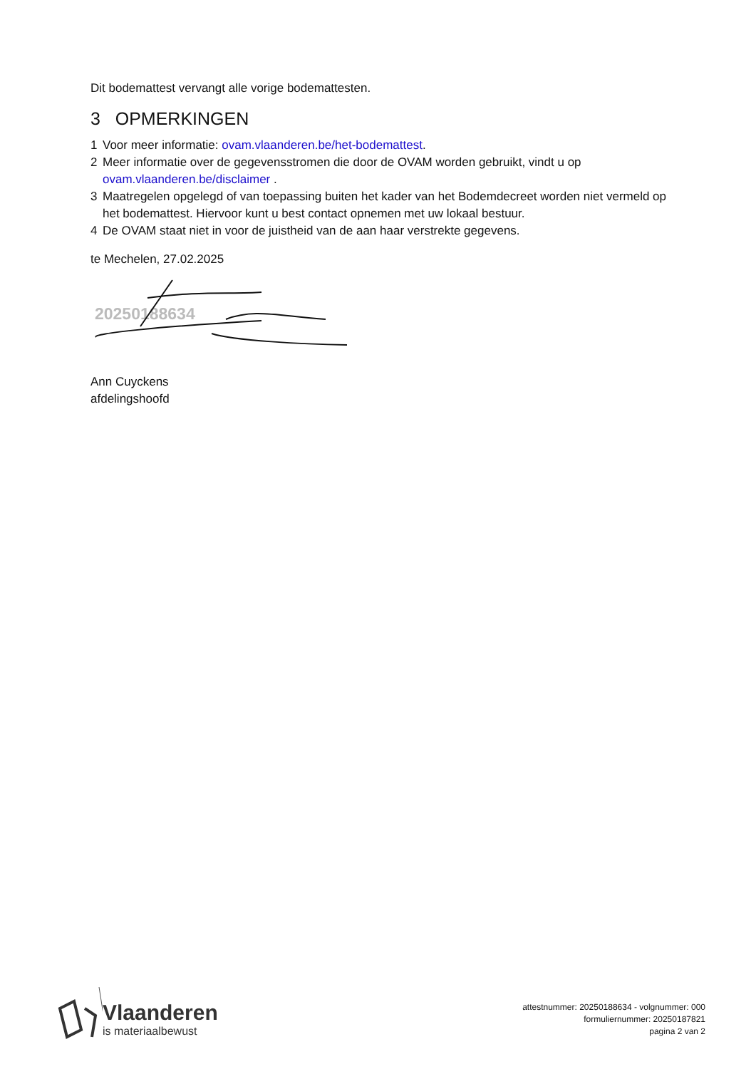Dit bodemattest vervangt alle vorige bodemattesten.
3 OPMERKINGEN
1 Voor meer informatie: ovam.vlaanderen.be/het-bodemattest.
2 Meer informatie over de gegevensstromen die door de OVAM worden gebruikt, vindt u op ovam.vlaanderen.be/disclaimer .
3 Maatregelen opgelegd of van toepassing buiten het kader van het Bodemdecreet worden niet vermeld op het bodemattest. Hiervoor kunt u best contact opnemen met uw lokaal bestuur.
4 De OVAM staat niet in voor de juistheid van de aan haar verstrekte gegevens.
te Mechelen, 27.02.2025
20250188634
Ann Cuyckens
afdelingshoofd
Vlaanderen
is materiaalbewust
attestnummer: 20250188634 - volgnummer: 000
formuliernummer: 20250187821
pagina 2 van 2